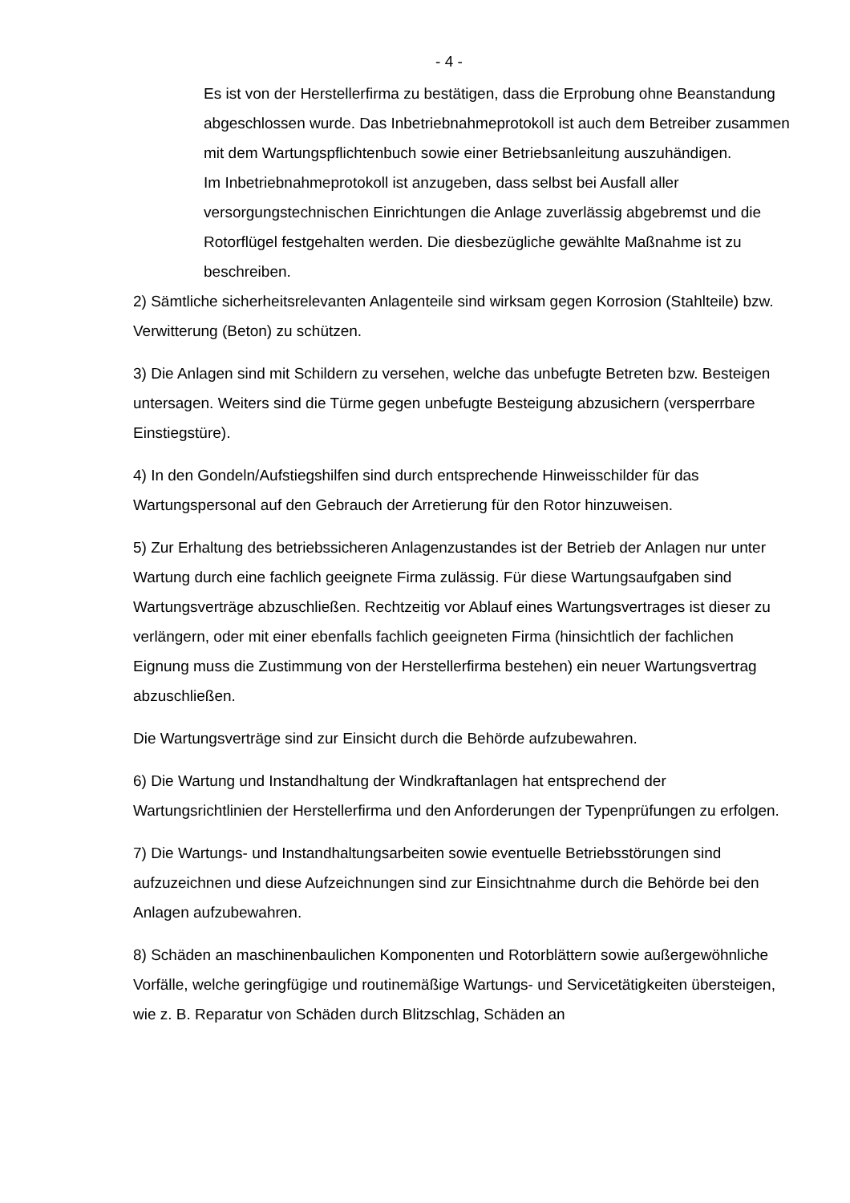- 4 -
Es ist von der Herstellerfirma zu bestätigen, dass die Erprobung ohne Beanstandung abgeschlossen wurde. Das Inbetriebnahmeprotokoll ist auch dem Betreiber zusammen mit dem Wartungspflichtenbuch sowie einer Betriebsanleitung auszuhändigen.
Im Inbetriebnahmeprotokoll ist anzugeben, dass selbst bei Ausfall aller versorgungstechnischen Einrichtungen die Anlage zuverlässig abgebremst und die Rotorflügel festgehalten werden. Die diesbezügliche gewählte Maßnahme ist zu beschreiben.
2) Sämtliche sicherheitsrelevanten Anlagenteile sind wirksam gegen Korrosion (Stahlteile) bzw. Verwitterung (Beton) zu schützen.
3) Die Anlagen sind mit Schildern zu versehen, welche das unbefugte Betreten bzw. Besteigen untersagen. Weiters sind die Türme gegen unbefugte Besteigung abzusichern (versperrbare Einstiegstüre).
4) In den Gondeln/Aufstiegshilfen sind durch entsprechende Hinweisschilder für das Wartungspersonal auf den Gebrauch der Arretierung für den Rotor hinzuweisen.
5) Zur Erhaltung des betriebssicheren Anlagenzustandes ist der Betrieb der Anlagen nur unter Wartung durch eine fachlich geeignete Firma zulässig. Für diese Wartungsaufgaben sind Wartungsverträge abzuschließen. Rechtzeitig vor Ablauf eines Wartungsvertrages ist dieser zu verlängern, oder mit einer ebenfalls fachlich geeigneten Firma (hinsichtlich der fachlichen Eignung muss die Zustimmung von der Herstellerfirma bestehen) ein neuer Wartungsvertrag abzuschließen.
Die Wartungsverträge sind zur Einsicht durch die Behörde aufzubewahren.
6) Die Wartung und Instandhaltung der Windkraftanlagen hat entsprechend der Wartungsrichtlinien der Herstellerfirma und den Anforderungen der Typenprüfungen zu erfolgen.
7) Die Wartungs- und Instandhaltungsarbeiten sowie eventuelle Betriebsstörungen sind aufzuzeichnen und diese Aufzeichnungen sind zur Einsichtnahme durch die Behörde bei den Anlagen aufzubewahren.
8) Schäden an maschinenbaulichen Komponenten und Rotorblättern sowie außergewöhnliche Vorfälle, welche geringfügige und routinemäßige Wartungs- und Servicetätigkeiten übersteigen, wie z. B. Reparatur von Schäden durch Blitzschlag, Schäden an